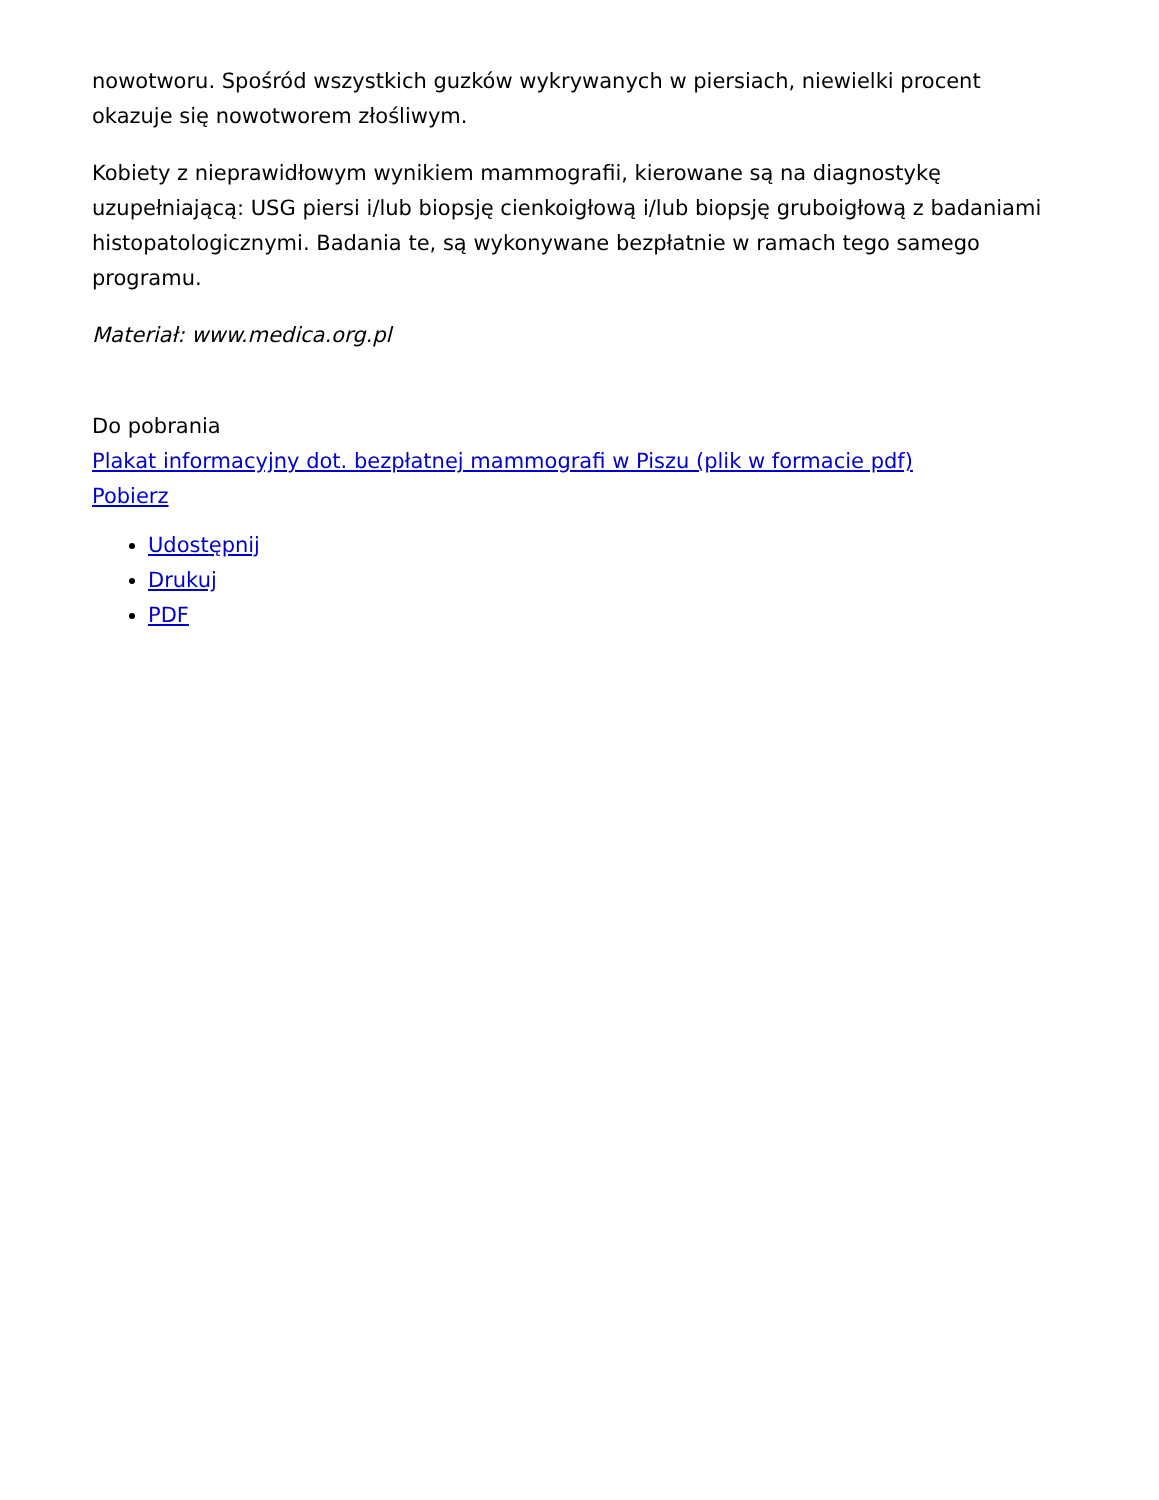nowotworu. Spośród wszystkich guzków wykrywanych w piersiach, niewielki procent okazuje się nowotworem złośliwym.
Kobiety z nieprawidłowym wynikiem mammografii, kierowane są na diagnostykę uzupełniającą: USG piersi i/lub biopsję cienkoigłową i/lub biopsję gruboigłową z badaniami histopatologicznymi. Badania te, są wykonywane bezpłatnie w ramach tego samego programu.
Materiał: www.medica.org.pl
Do pobrania
Plakat informacyjny dot. bezpłatnej mammografi w Piszu (plik w formacie pdf)
Pobierz
Udostępnij
Drukuj
PDF